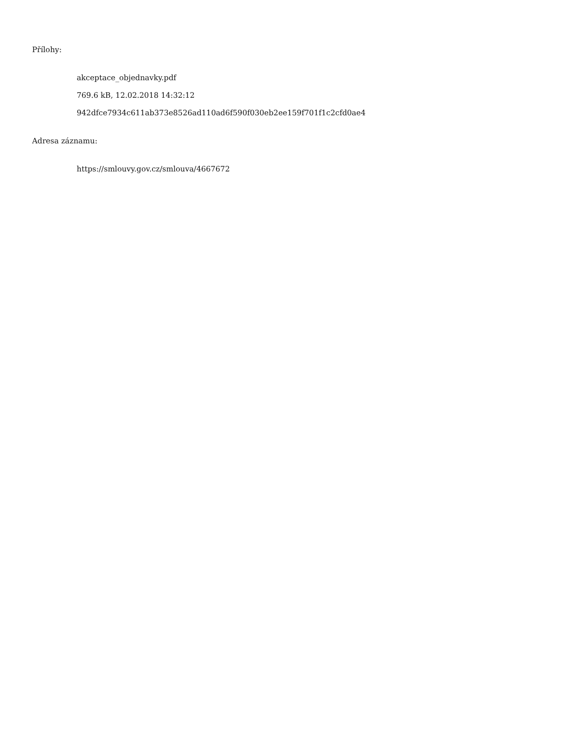Přílohy:
akceptace_objednavky.pdf
769.6 kB, 12.02.2018 14:32:12
942dfce7934c611ab373e8526ad110ad6f590f030eb2ee159f701f1c2cfd0ae4
Adresa záznamu:
https://smlouvy.gov.cz/smlouva/4667672